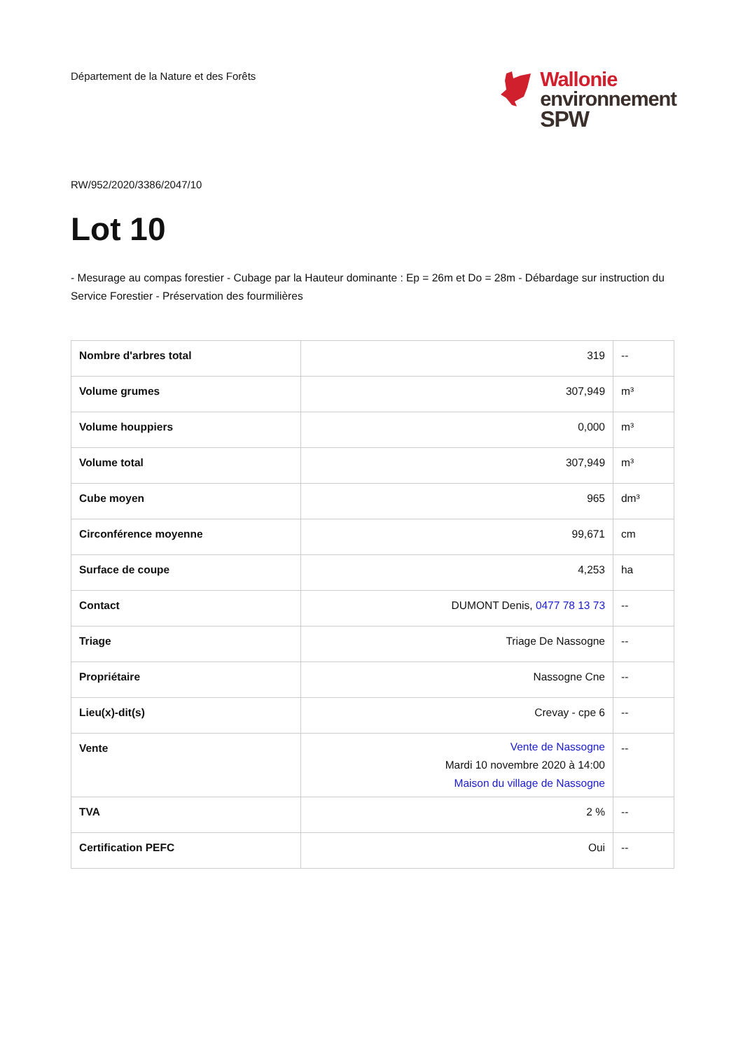Département de la Nature et des Forêts
Wallonie
environnement
SPW
RW/952/2020/3386/2047/10
Lot 10
- Mesurage au compas forestier - Cubage par la Hauteur dominante : Ep = 26m et Do = 28m - Débardage sur instruction du Service Forestier - Préservation des fourmilières
| Nombre d'arbres total | 319 | -- |
| Volume grumes | 307,949 | m³ |
| Volume houppiers | 0,000 | m³ |
| Volume total | 307,949 | m³ |
| Cube moyen | 965 | dm³ |
| Circonférence moyenne | 99,671 | cm |
| Surface de coupe | 4,253 | ha |
| Contact | DUMONT Denis, 0477 78 13 73 | -- |
| Triage | Triage De Nassogne | -- |
| Propriétaire | Nassogne Cne | -- |
| Lieu(x)-dit(s) | Crevay - cpe 6 | -- |
| Vente | Vente de Nassogne Mardi 10 novembre 2020 à 14:00 Maison du village de Nassogne | -- |
| TVA | 2 % | -- |
| Certification PEFC | Oui | -- |